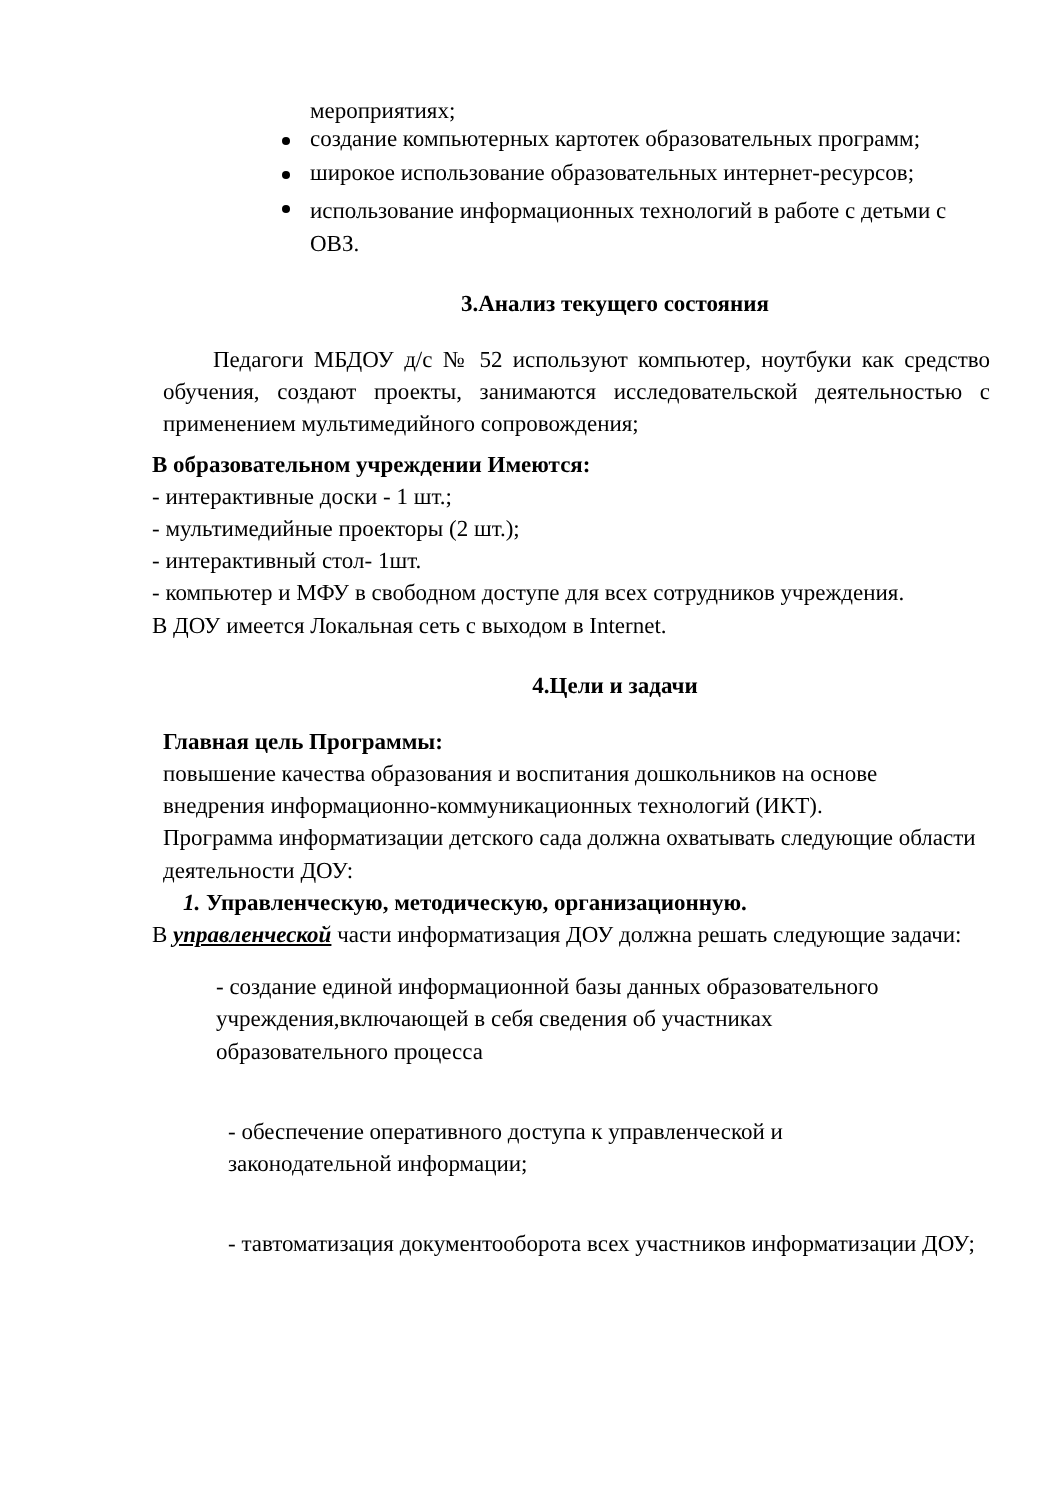мероприятиях;
создание компьютерных картотек образовательных программ;
широкое использование образовательных интернет-ресурсов;
использование информационных технологий в работе с детьми с ОВЗ.
3.Анализ текущего состояния
Педагоги МБДОУ д/с № 52 используют компьютер, ноутбуки как средство обучения, создают проекты, занимаются исследовательской деятельностью с применением мультимедийного сопровождения;
В образовательном учреждении Имеются:
- интерактивные доски - 1 шт.;
- мультимедийные проекторы (2 шт.);
- интерактивный стол- 1шт.
- компьютер и МФУ в свободном доступе для всех сотрудников учреждения.
В ДОУ имеется Локальная сеть с выходом в Internet.
4.Цели и задачи
Главная цель Программы:
повышение качества образования и воспитания дошкольников на основе внедрения информационно-коммуникационных технологий (ИКТ).
Программа информатизации детского сада должна охватывать следующие области деятельности ДОУ:
1. Управленческую, методическую, организационную.
В управленческой части информатизация ДОУ должна решать следующие задачи:
- создание единой информационной базы данных образовательного учреждения,включающей в себя сведения об участниках образовательного процесса
- обеспечение оперативного доступа к управленческой и законодательной информации;
- тавтоматизация документооборота всех участников информатизации ДОУ;